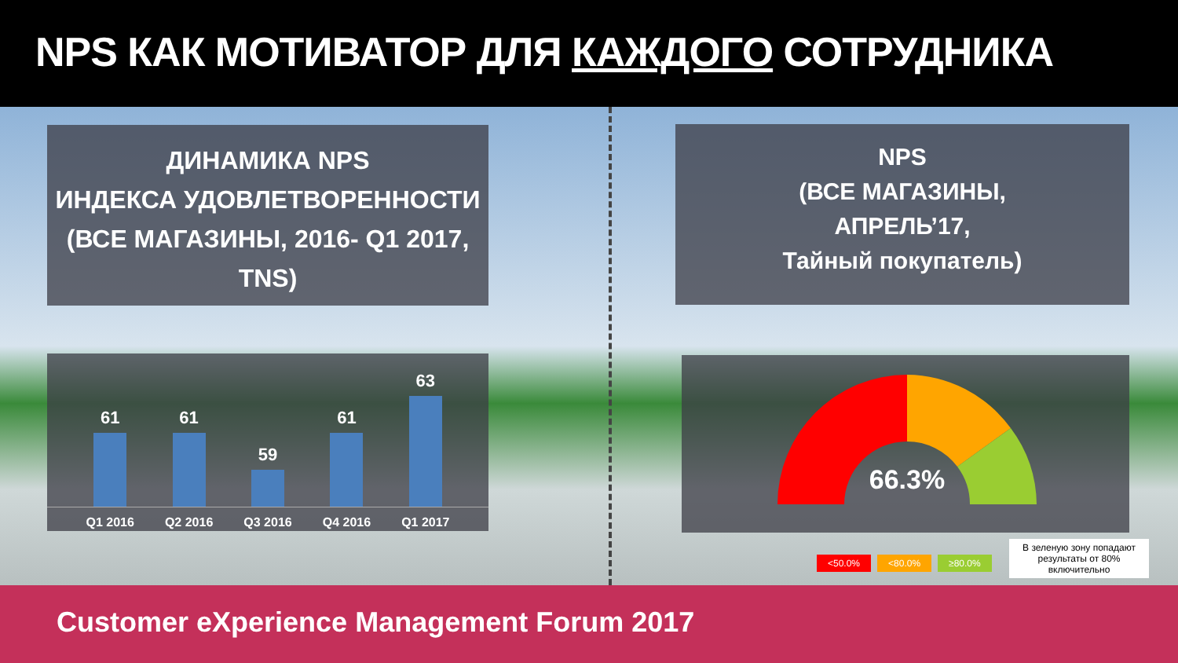NPS КАК МОТИВАТОР ДЛЯ КАЖДОГО СОТРУДНИКА
ДИНАМИКА NPS
ИНДЕКСА УДОВЛЕТВОРЕННОСТИ
(ВСЕ МАГАЗИНЫ, 2016- Q1 2017, TNS)
NPS
(ВСЕ МАГАЗИНЫ,
АПРЕЛЬ’17,
Тайный покупатель)
61
61
59
61
63
Q1 2016 Q2 2016 Q3 2016 Q4 2016 Q1 2017
66.3%
<50.0% <80.0% ≥80.0%
В зеленую зону попадают результаты от 80% включительно
Customer eXperience Management Forum 2017